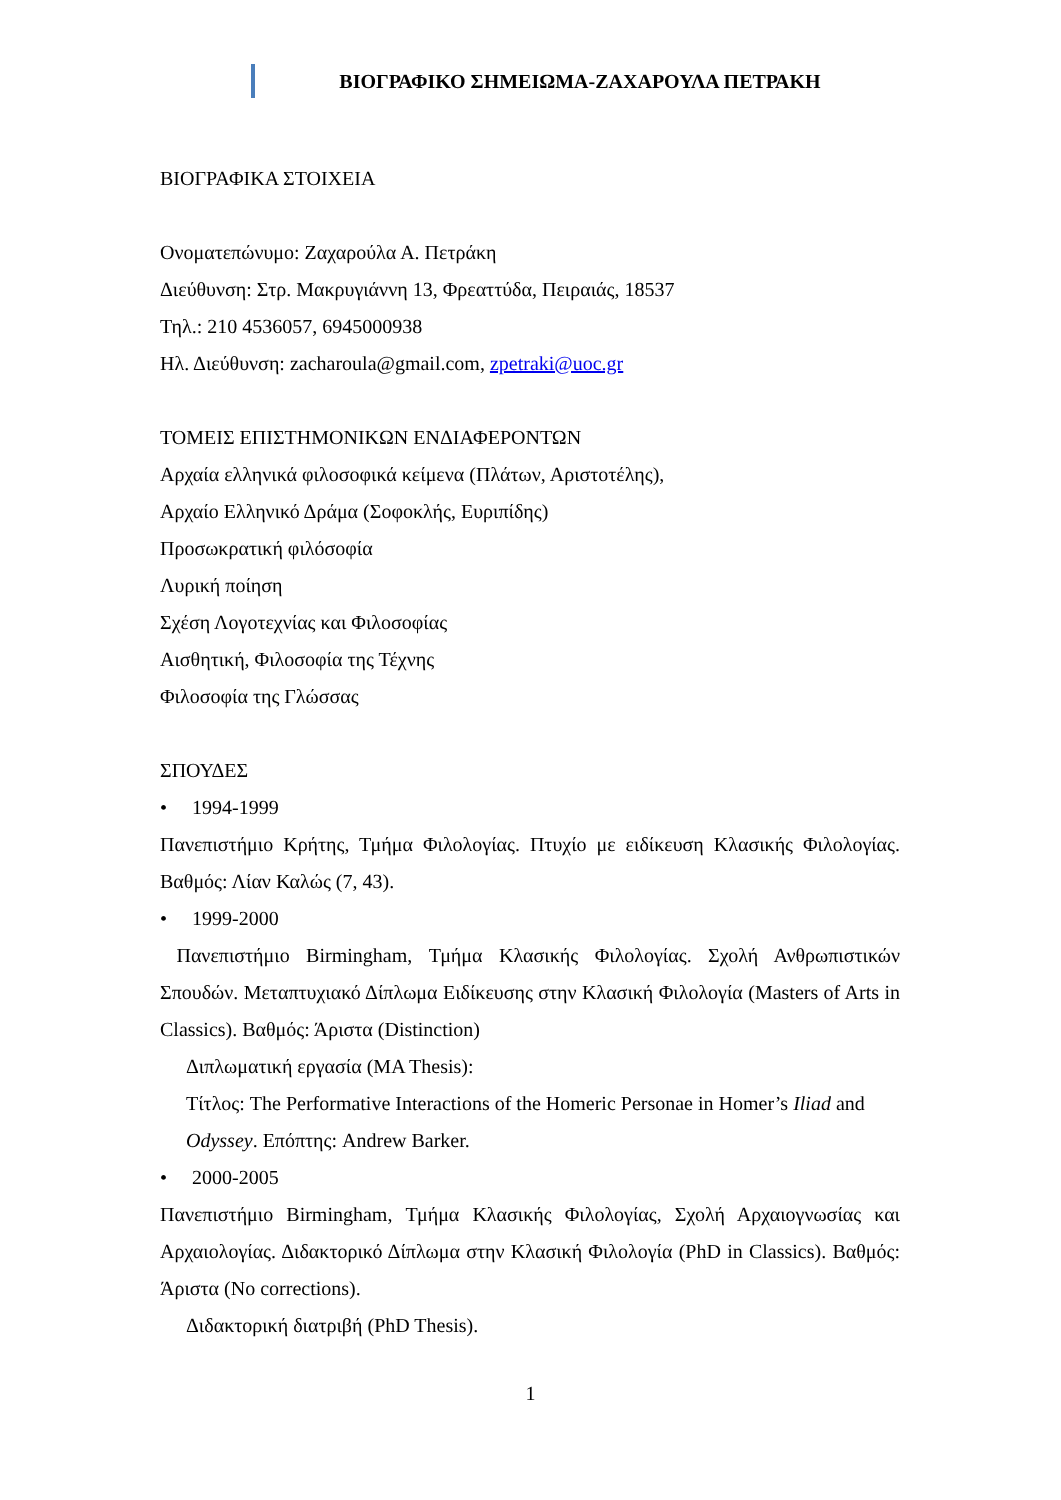ΒΙΟΓΡΑΦΙΚΟ ΣΗΜΕΙΩΜΑ-ΖΑΧΑΡΟΥΛΑ ΠΕΤΡΑΚΗ
ΒΙΟΓΡΑΦΙΚΑ ΣΤΟΙΧΕΙΑ
Ονοματεπώνυμο: Ζαχαρούλα Α. Πετράκη
Διεύθυνση: Στρ. Μακρυγιάννη 13, Φρεαττύδα, Πειραιάς, 18537
Τηλ.: 210 4536057, 6945000938
Ηλ. Διεύθυνση: zacharoula@gmail.com, zpetraki@uoc.gr
ΤΟΜΕΙΣ ΕΠΙΣΤΗΜΟΝΙΚΩΝ ΕΝΔΙΑΦΕΡΟΝΤΩΝ
Αρχαία ελληνικά φιλοσοφικά κείμενα (Πλάτων, Αριστοτέλης),
Αρχαίο Ελληνικό Δράμα (Σοφοκλής, Ευριπίδης)
Προσωκρατική φιλόσοφία
Λυρική ποίηση
Σχέση Λογοτεχνίας και Φιλοσοφίας
Αισθητική, Φιλοσοφία της Τέχνης
Φιλοσοφία της Γλώσσας
ΣΠΟΥΔΕΣ
• 1994-1999
Πανεπιστήμιο Κρήτης, Τμήμα Φιλολογίας. Πτυχίο με ειδίκευση Κλασικής Φιλολογίας. Βαθμός: Λίαν Καλώς (7, 43).
• 1999-2000
Πανεπιστήμιο Birmingham, Τμήμα Κλασικής Φιλολογίας. Σχολή Ανθρωπιστικών Σπουδών. Μεταπτυχιακό Δίπλωμα Ειδίκευσης στην Κλασική Φιλολογία (Masters of Arts in Classics). Βαθμός: Άριστα (Distinction)
Διπλωματική εργασία (MA Thesis):
Τίτλος: The Performative Interactions of the Homeric Personae in Homer’s Iliad and Odyssey. Επόπτης: Andrew Barker.
• 2000-2005
Πανεπιστήμιο Birmingham, Τμήμα Κλασικής Φιλολογίας, Σχολή Αρχαιογνωσίας και Αρχαιολογίας. Διδακτορικό Δίπλωμα στην Κλασική Φιλολογία (PhD in Classics). Βαθμός: Άριστα (No corrections).
Διδακτορική διατριβή (PhD Thesis).
1